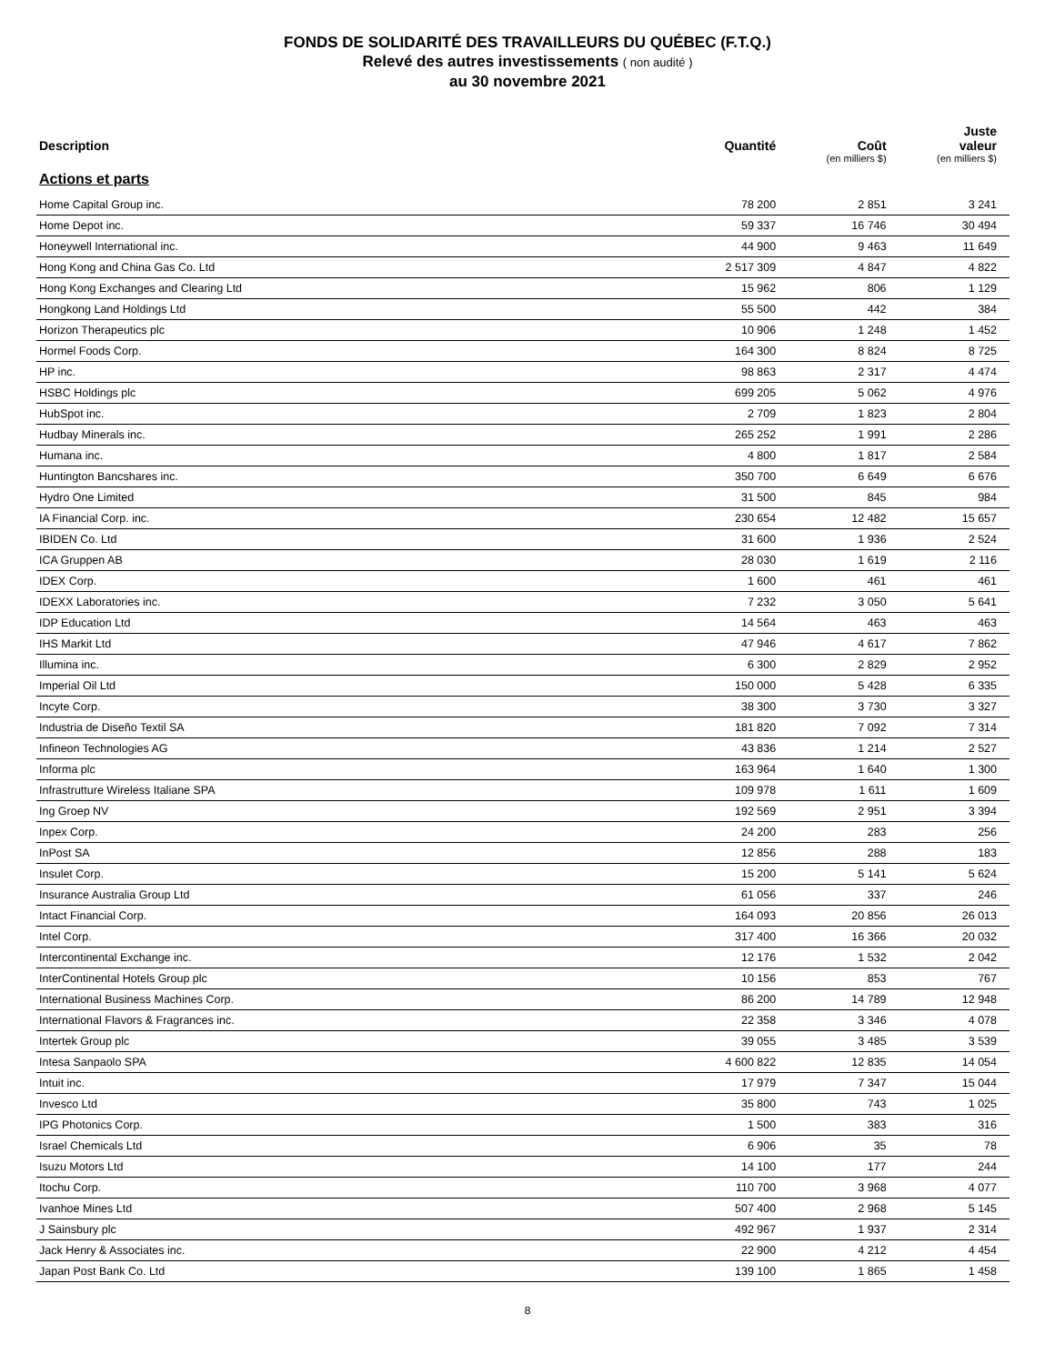FONDS DE SOLIDARITÉ DES TRAVAILLEURS DU QUÉBEC (F.T.Q.)
Relevé des autres investissements ( non audité )
au 30 novembre 2021
| Description | Quantité | Coût (en milliers $) | Juste valeur (en milliers $) |
| --- | --- | --- | --- |
| Actions et parts | | | |
| Home Capital Group inc. | 78 200 | 2 851 | 3 241 |
| Home Depot inc. | 59 337 | 16 746 | 30 494 |
| Honeywell International inc. | 44 900 | 9 463 | 11 649 |
| Hong Kong and China Gas Co. Ltd | 2 517 309 | 4 847 | 4 822 |
| Hong Kong Exchanges and Clearing Ltd | 15 962 | 806 | 1 129 |
| Hongkong Land Holdings Ltd | 55 500 | 442 | 384 |
| Horizon Therapeutics plc | 10 906 | 1 248 | 1 452 |
| Hormel Foods Corp. | 164 300 | 8 824 | 8 725 |
| HP inc. | 98 863 | 2 317 | 4 474 |
| HSBC Holdings plc | 699 205 | 5 062 | 4 976 |
| HubSpot inc. | 2 709 | 1 823 | 2 804 |
| Hudbay Minerals inc. | 265 252 | 1 991 | 2 286 |
| Humana inc. | 4 800 | 1 817 | 2 584 |
| Huntington Bancshares inc. | 350 700 | 6 649 | 6 676 |
| Hydro One Limited | 31 500 | 845 | 984 |
| IA Financial Corp. inc. | 230 654 | 12 482 | 15 657 |
| IBIDEN Co. Ltd | 31 600 | 1 936 | 2 524 |
| ICA Gruppen AB | 28 030 | 1 619 | 2 116 |
| IDEX Corp. | 1 600 | 461 | 461 |
| IDEXX Laboratories inc. | 7 232 | 3 050 | 5 641 |
| IDP Education Ltd | 14 564 | 463 | 463 |
| IHS Markit Ltd | 47 946 | 4 617 | 7 862 |
| Illumina inc. | 6 300 | 2 829 | 2 952 |
| Imperial Oil Ltd | 150 000 | 5 428 | 6 335 |
| Incyte Corp. | 38 300 | 3 730 | 3 327 |
| Industria de Diseño Textil SA | 181 820 | 7 092 | 7 314 |
| Infineon Technologies AG | 43 836 | 1 214 | 2 527 |
| Informa plc | 163 964 | 1 640 | 1 300 |
| Infrastrutture Wireless Italiane SPA | 109 978 | 1 611 | 1 609 |
| Ing Groep NV | 192 569 | 2 951 | 3 394 |
| Inpex Corp. | 24 200 | 283 | 256 |
| InPost SA | 12 856 | 288 | 183 |
| Insulet Corp. | 15 200 | 5 141 | 5 624 |
| Insurance Australia Group Ltd | 61 056 | 337 | 246 |
| Intact Financial Corp. | 164 093 | 20 856 | 26 013 |
| Intel Corp. | 317 400 | 16 366 | 20 032 |
| Intercontinental Exchange inc. | 12 176 | 1 532 | 2 042 |
| InterContinental Hotels Group plc | 10 156 | 853 | 767 |
| International Business Machines Corp. | 86 200 | 14 789 | 12 948 |
| International Flavors & Fragrances inc. | 22 358 | 3 346 | 4 078 |
| Intertek Group plc | 39 055 | 3 485 | 3 539 |
| Intesa Sanpaolo SPA | 4 600 822 | 12 835 | 14 054 |
| Intuit inc. | 17 979 | 7 347 | 15 044 |
| Invesco Ltd | 35 800 | 743 | 1 025 |
| IPG Photonics Corp. | 1 500 | 383 | 316 |
| Israel Chemicals Ltd | 6 906 | 35 | 78 |
| Isuzu Motors Ltd | 14 100 | 177 | 244 |
| Itochu Corp. | 110 700 | 3 968 | 4 077 |
| Ivanhoe Mines Ltd | 507 400 | 2 968 | 5 145 |
| J Sainsbury plc | 492 967 | 1 937 | 2 314 |
| Jack Henry & Associates inc. | 22 900 | 4 212 | 4 454 |
| Japan Post Bank Co. Ltd | 139 100 | 1 865 | 1 458 |
8